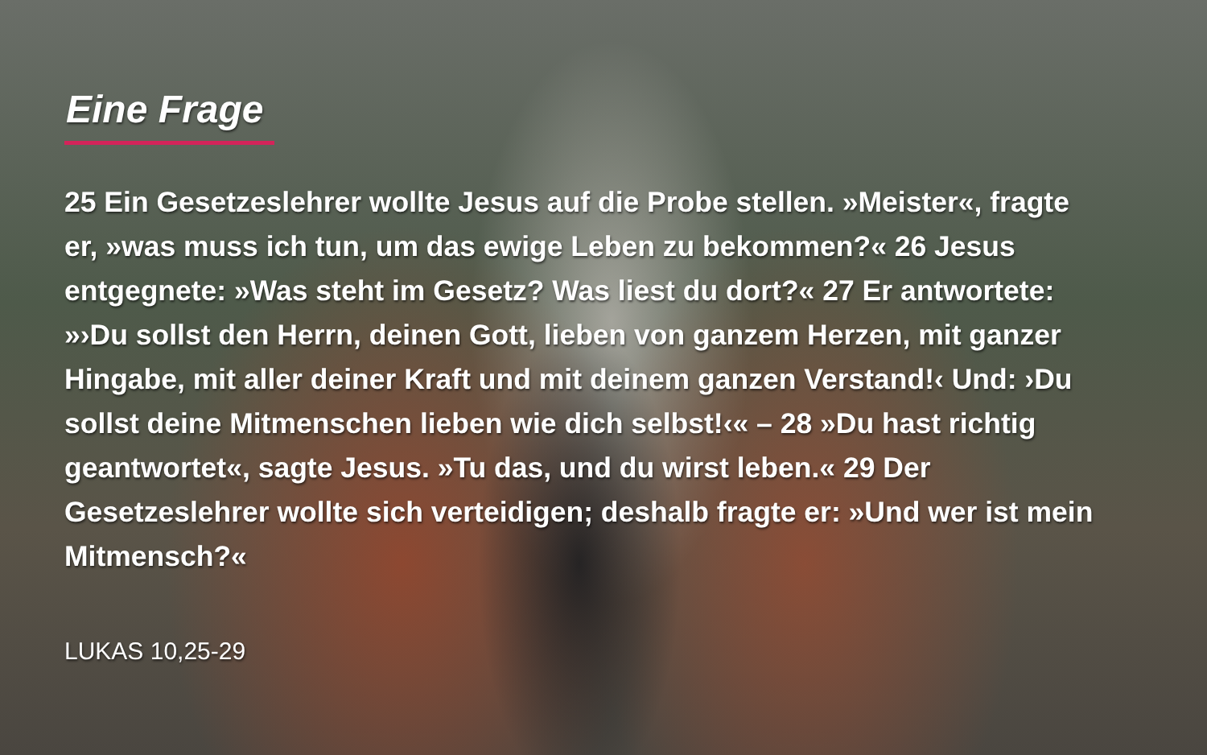Eine Frage
25 Ein Gesetzeslehrer wollte Jesus auf die Probe stellen. »Meister«, fragte er, »was muss ich tun, um das ewige Leben zu bekommen?« 26 Jesus entgegnete: »Was steht im Gesetz? Was liest du dort?« 27 Er antwortete: »›Du sollst den Herrn, deinen Gott, lieben von ganzem Herzen, mit ganzer Hingabe, mit aller deiner Kraft und mit deinem ganzen Verstand!‹ Und: ›Du sollst deine Mitmenschen lieben wie dich selbst!‹« – 28 »Du hast richtig geantwortet«, sagte Jesus. »Tu das, und du wirst leben.« 29 Der Gesetzeslehrer wollte sich verteidigen; deshalb fragte er: »Und wer ist mein Mitmensch?«
LUKAS 10,25-29